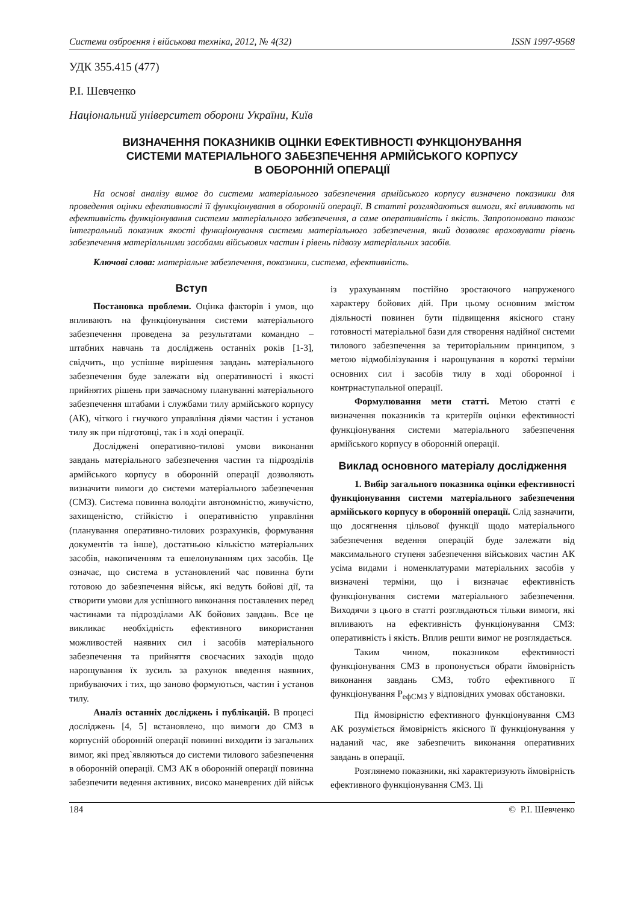Системи озброєння і військова техніка, 2012, № 4(32) ISSN 1997-9568
УДК 355.415 (477)
Р.І. Шевченко
Національний університет оборони України, Київ
ВИЗНАЧЕННЯ ПОКАЗНИКІВ ОЦІНКИ ЕФЕКТИВНОСТІ ФУНКЦІОНУВАННЯ
СИСТЕМИ МАТЕРІАЛЬНОГО ЗАБЕЗПЕЧЕННЯ АРМІЙСЬКОГО КОРПУСУ
В ОБОРОННІЙ ОПЕРАЦІЇ
На основі аналізу вимог до системи матеріального забезпечення армійського корпусу визначено показники для проведення оцінки ефективності її функціонування в оборонній операції. В статті розглядаються вимоги, які впливають на ефективність функціонування системи матеріального забезпечення, а саме оперативність і якість. Запропоновано також інтегральний показник якості функціонування системи матеріального забезпечення, який дозволяє враховувати рівень забезпечення матеріальними засобами військових частин і рівень підвозу матеріальних засобів.
Ключові слова: матеріальне забезпечення, показники, система, ефективність.
Вступ
Постановка проблеми. Оцінка факторів і умов, що впливають на функціонування системи матеріального забезпечення проведена за результатами командно – штабних навчань та досліджень останніх років [1-3], свідчить, що успішне вирішення завдань матеріального забезпечення буде залежати від оперативності і якості прийнятих рішень при завчасному плануванні матеріального забезпечення штабами і службами тилу армійського корпусу (АК), чіткого і гнучкого управління діями частин і установ тилу як при підготовці, так і в ході операції.
Досліджені оперативно-тилові умови виконання завдань матеріального забезпечення частин та підрозділів армійського корпусу в оборонній операції дозволяють визначити вимоги до системи матеріального забезпечення (СМЗ). Система повинна володіти автономністю, живучістю, захищеністю, стійкістю і оперативністю управління (планування оперативно-тилових розрахунків, формування документів та інше), достатньою кількістю матеріальних засобів, накопиченням та ешелонуванням цих засобів. Це означає, що система в установлений час повинна бути готовою до забезпечення військ, які ведуть бойові дії, та створити умови для успішного виконання поставлених перед частинами та підрозділами АК бойових завдань. Все це викликає необхідність ефективного використання можливостей наявних сил і засобів матеріального забезпечення та прийняття своєчасних заходів щодо нарощування їх зусиль за рахунок введення наявних, прибуваючих і тих, що заново формуються, частин і установ тилу.
Аналіз останніх досліджень і публікацій. В процесі досліджень [4, 5] встановлено, що вимоги до СМЗ в корпусній оборонній операції повинні виходити із загальних вимог, які пред`являються до системи тилового забезпечення в оборонній операції. СМЗ АК в оборонній операції повинна забезпечити ведення активних, високо маневрених дій військ із урахуванням постійно зростаючого напруженого характеру бойових дій. При цьому основним змістом діяльності повинен бути підвищення якісного стану готовності матеріальної бази для створення надійної системи тилового забезпечення за територіальним принципом, з метою відмобілізування і нарощування в короткі терміни основних сил і засобів тилу в ході оборонної і контрнаступальної операції.
Формулювання мети статті. Метою статті є визначення показників та критеріїв оцінки ефективності функціонування системи матеріального забезпечення армійського корпусу в оборонній операції.
Виклад основного матеріалу дослідження
1. Вибір загального показника оцінки ефективності функціонування системи матеріального забезпечення армійського корпусу в оборонній операції. Слід зазначити, що досягнення цільової функції щодо матеріального забезпечення ведення операцій буде залежати від максимального ступеня забезпечення військових частин АК усіма видами і номенклатурами матеріальних засобів у визначені терміни, що і визначає ефективність функціонування системи матеріального забезпечення. Виходячи з цього в статті розглядаються тільки вимоги, які впливають на ефективність функціонування СМЗ: оперативність і якість. Вплив решти вимог не розглядається.
Таким чином, показником ефективності функціонування СМЗ в пропонується обрати ймовірність виконання завдань СМЗ, тобто ефективного її функціонування P<sub>ефСМЗ</sub> у відповідних умовах обстановки.
Під ймовірністю ефективного функціонування СМЗ АК розуміється ймовірність якісного її функціонування у наданий час, яке забезпечить виконання оперативних завдань в операції.
Розглянемо показники, які характеризують ймовірність ефективного функціонування СМЗ. Ці
184 © Р.І. Шевченко